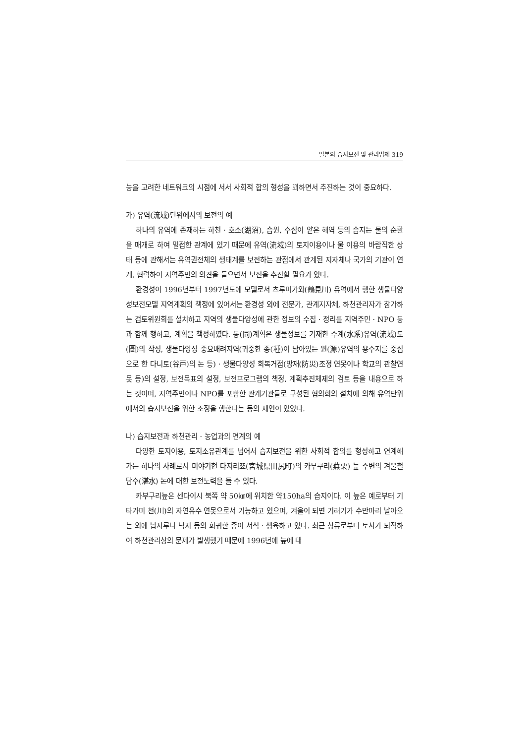일본의 습지보전 및 관리법제 319
능을 고려한 네트워크의 시점에 서서 사회적 합의 형성을 꾀하면서 추진하는 것이 중요하다.
가) 유역(流域)단위에서의 보전의 예
하나의 유역에 존재하는 하천 · 호소(湖沼), 습원, 수심이 얕은 해역 등의 습지는 물의 순환을 매개로 하여 밀접한 관계에 있기 때문에 유역(流域)의 토지이용이나 물 이용의 바람직한 상태 등에 관해서는 유역권전체의 생태계를 보전하는 관점에서 관계된 지자체나 국가의 기관이 연계, 협력하여 지역주민의 의견을 들으면서 보전을 추진할 필요가 있다.
환경성이 1996년부터 1997년도에 모델로서 츠루미가와(鶴見川) 유역에서 행한 생물다양성보전모델 지역계획의 책정에 있어서는 환경성 외에 전문가, 관계지자체, 하천관리자가 참가하는 검토위원회를 설치하고 지역의 생물다양성에 관한 정보의 수집 · 정리를 지역주민 · NPO 등과 함께 행하고, 계획을 책정하였다. 동(同)계획은 생물정보를 기재한 수계(水系)유역(流域)도(圖)의 작성, 생물다양성 중요배려지역(귀중한 종(種)이 남아있는 원(源)유역의 용수지를 중심으로 한 다니토(谷戸)의 논 등) · 생물다양성 회복거점(방재(防災)조정 연못이나 학교의 관찰연못 등)의 설정, 보전목표의 설정, 보전프로그램의 책정, 계획추진체제의 검토 등을 내용으로 하는 것이며, 지역주민이나 NPO를 포함한 관계기관들로 구성된 협의회의 설치에 의해 유역단위에서의 습지보전을 위한 조정을 행한다는 등의 제언이 있었다.
나) 습지보전과 하천관리 · 농업과의 연계의 예
다양한 토지이용, 토지소유관계를 넘어서 습지보전을 위한 사회적 합의를 형성하고 연계해 가는 하나의 사례로서 미야기현 다지리쬬(宮城県田尻町)의 카부쿠리(蕪栗) 늪 주변의 겨울철 담수(湛水) 논에 대한 보전노력을 들 수 있다.
카부구리늪은 센다이시 북쪽 약 50㎞에 위치한 약150ha의 습지이다. 이 늪은 예로부터 기타가미 천(川)의 자연유수 연못으로서 기능하고 있으며, 겨울이 되면 기러기가 수만마리 날아오는 외에 납자루나 낙지 등의 희귀한 종이 서식 · 생육하고 있다. 최근 상류로부터 토사가 퇴적하여 하천관리상의 문제가 발생했기 때문에 1996년에 늪에 대